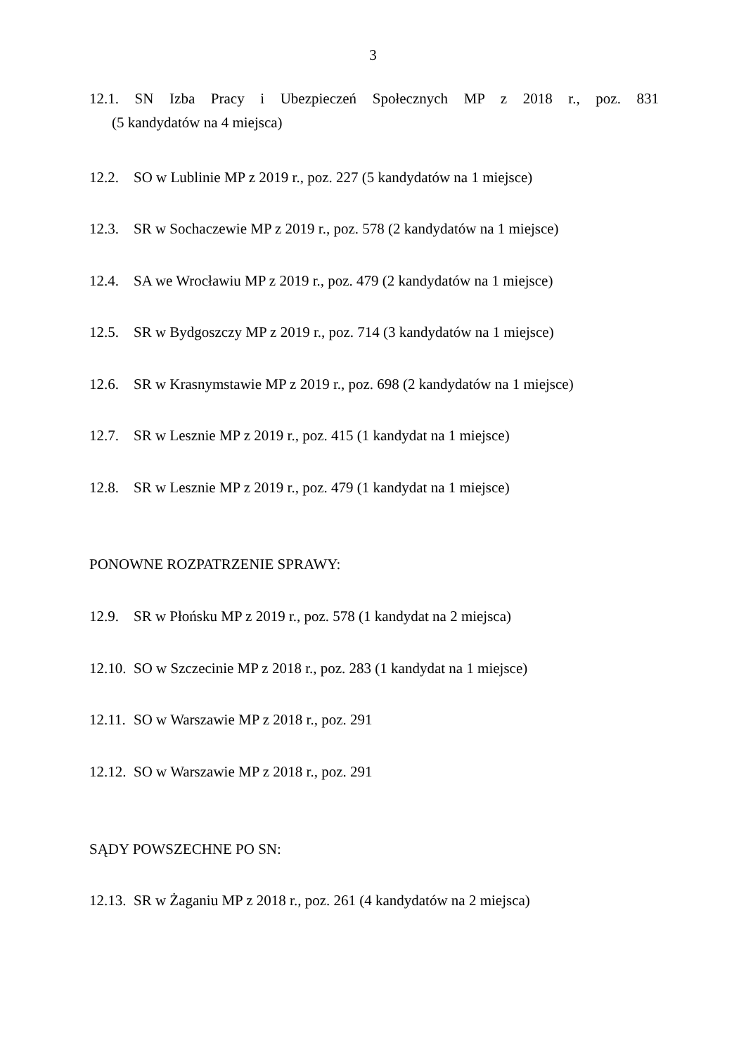3
12.1. SN Izba Pracy i Ubezpieczeń Społecznych MP z 2018 r., poz. 831
(5 kandydatów na 4 miejsca)
12.2. SO w Lublinie MP z 2019 r., poz. 227 (5 kandydatów na 1 miejsce)
12.3. SR w Sochaczewie MP z 2019 r., poz. 578 (2 kandydatów na 1 miejsce)
12.4. SA we Wrocławiu MP z 2019 r., poz. 479 (2 kandydatów na 1 miejsce)
12.5. SR w Bydgoszczy MP z 2019 r., poz. 714 (3 kandydatów na 1 miejsce)
12.6. SR w Krasnymstawie MP z 2019 r., poz. 698 (2 kandydatów na 1 miejsce)
12.7. SR w Lesznie MP z 2019 r., poz. 415 (1 kandydat na 1 miejsce)
12.8. SR w Lesznie MP z 2019 r., poz. 479 (1 kandydat na 1 miejsce)
PONOWNE ROZPATRZENIE SPRAWY:
12.9. SR w Płońsku MP z 2019 r., poz. 578 (1 kandydat na 2 miejsca)
12.10. SO w Szczecinie MP z 2018 r., poz. 283 (1 kandydat na 1 miejsce)
12.11. SO w Warszawie MP z 2018 r., poz. 291
12.12. SO w Warszawie MP z 2018 r., poz. 291
SĄDY POWSZECHNE PO SN:
12.13. SR w Żaganiu MP z 2018 r., poz. 261 (4 kandydatów na 2 miejsca)